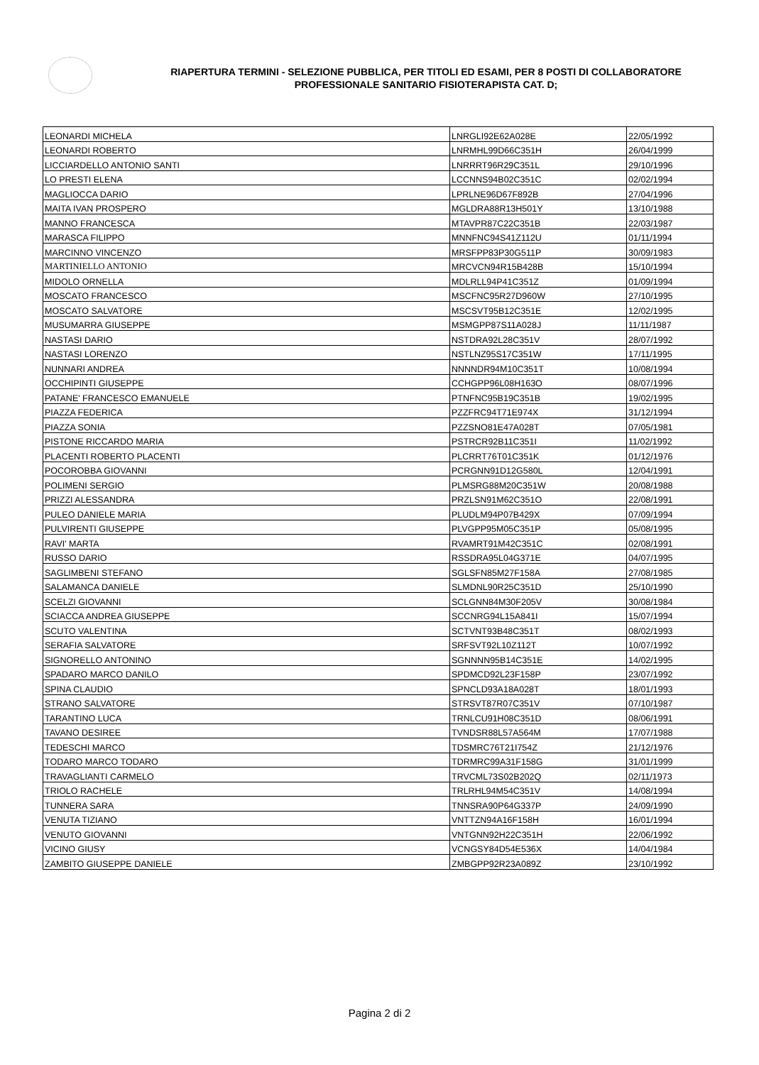RIAPERTURA TERMINI - SELEZIONE PUBBLICA, PER TITOLI ED ESAMI, PER 8 POSTI DI COLLABORATORE PROFESSIONALE SANITARIO FISIOTERAPISTA CAT. D;
| LEONARDI MICHELA | LNRGLI92E62A028E | 22/05/1992 |
| LEONARDI ROBERTO | LNRMHL99D66C351H | 26/04/1999 |
| LICCIARDELLO ANTONIO SANTI | LNRRRT96R29C351L | 29/10/1996 |
| LO PRESTI ELENA | LCCNNS94B02C351C | 02/02/1994 |
| MAGLIOCCA DARIO | LPRLNE96D67F892B | 27/04/1996 |
| MAITA IVAN PROSPERO | MGLDRA88R13H501Y | 13/10/1988 |
| MANNO FRANCESCA | MTAVPR87C22C351B | 22/03/1987 |
| MARASCA FILIPPO | MNNFNC94S41Z112U | 01/11/1994 |
| MARCINNO VINCENZO | MRSFPP83P30G511P | 30/09/1983 |
| MARTINIELLO ANTONIO | MRCVCN94R15B428B | 15/10/1994 |
| MIDOLO ORNELLA | MDLRLL94P41C351Z | 01/09/1994 |
| MOSCATO FRANCESCO | MSCFNC95R27D960W | 27/10/1995 |
| MOSCATO SALVATORE | MSCSVT95B12C351E | 12/02/1995 |
| MUSUMARRA GIUSEPPE | MSMGPP87S11A028J | 11/11/1987 |
| NASTASI DARIO | NSTDRA92L28C351V | 28/07/1992 |
| NASTASI LORENZO | NSTLNZ95S17C351W | 17/11/1995 |
| NUNNARI ANDREA | NNNNDR94M10C351T | 10/08/1994 |
| OCCHIPINTI GIUSEPPE | CCHGPP96L08H163O | 08/07/1996 |
| PATANE' FRANCESCO EMANUELE | PTNFNC95B19C351B | 19/02/1995 |
| PIAZZA FEDERICA | PZZFRC94T71E974X | 31/12/1994 |
| PIAZZA SONIA | PZZSNO81E47A028T | 07/05/1981 |
| PISTONE RICCARDO MARIA | PSTRCR92B11C351I | 11/02/1992 |
| PLACENTI ROBERTO PLACENTI | PLCRRT76T01C351K | 01/12/1976 |
| POCOROBBA GIOVANNI | PCRGNN91D12G580L | 12/04/1991 |
| POLIMENI SERGIO | PLMSRG88M20C351W | 20/08/1988 |
| PRIZZI ALESSANDRA | PRZLSN91M62C351O | 22/08/1991 |
| PULEO DANIELE MARIA | PLUDLM94P07B429X | 07/09/1994 |
| PULVIRENTI GIUSEPPE | PLVGPP95M05C351P | 05/08/1995 |
| RAVI' MARTA | RVAMRT91M42C351C | 02/08/1991 |
| RUSSO DARIO | RSSDRA95L04G371E | 04/07/1995 |
| SAGLIMBENI STEFANO | SGLSFN85M27F158A | 27/08/1985 |
| SALAMANCA DANIELE | SLMDNL90R25C351D | 25/10/1990 |
| SCELZI GIOVANNI | SCLGNN84M30F205V | 30/08/1984 |
| SCIACCA ANDREA GIUSEPPE | SCCNRG94L15A841I | 15/07/1994 |
| SCUTO VALENTINA | SCTVNT93B48C351T | 08/02/1993 |
| SERAFIA SALVATORE | SRFSVT92L10Z112T | 10/07/1992 |
| SIGNORELLO ANTONINO | SGNNNN95B14C351E | 14/02/1995 |
| SPADARO MARCO DANILO | SPDMCD92L23F158P | 23/07/1992 |
| SPINA CLAUDIO | SPNCLD93A18A028T | 18/01/1993 |
| STRANO SALVATORE | STRSVT87R07C351V | 07/10/1987 |
| TARANTINO LUCA | TRNLCU91H08C351D | 08/06/1991 |
| TAVANO DESIREE | TVNDSR88L57A564M | 17/07/1988 |
| TEDESCHI MARCO | TDSMRC76T21I754Z | 21/12/1976 |
| TODARO MARCO TODARO | TDRMRC99A31F158G | 31/01/1999 |
| TRAVAGLIANTI CARMELO | TRVCML73S02B202Q | 02/11/1973 |
| TRIOLO RACHELE | TRLRHL94M54C351V | 14/08/1994 |
| TUNNERA SARA | TNNSRA90P64G337P | 24/09/1990 |
| VENUTA TIZIANO | VNTTZN94A16F158H | 16/01/1994 |
| VENUTO GIOVANNI | VNTGNN92H22C351H | 22/06/1992 |
| VICINO GIUSY | VCNGSY84D54E536X | 14/04/1984 |
| ZAMBITO GIUSEPPE DANIELE | ZMBGPP92R23A089Z | 23/10/1992 |
Pagina 2 di 2